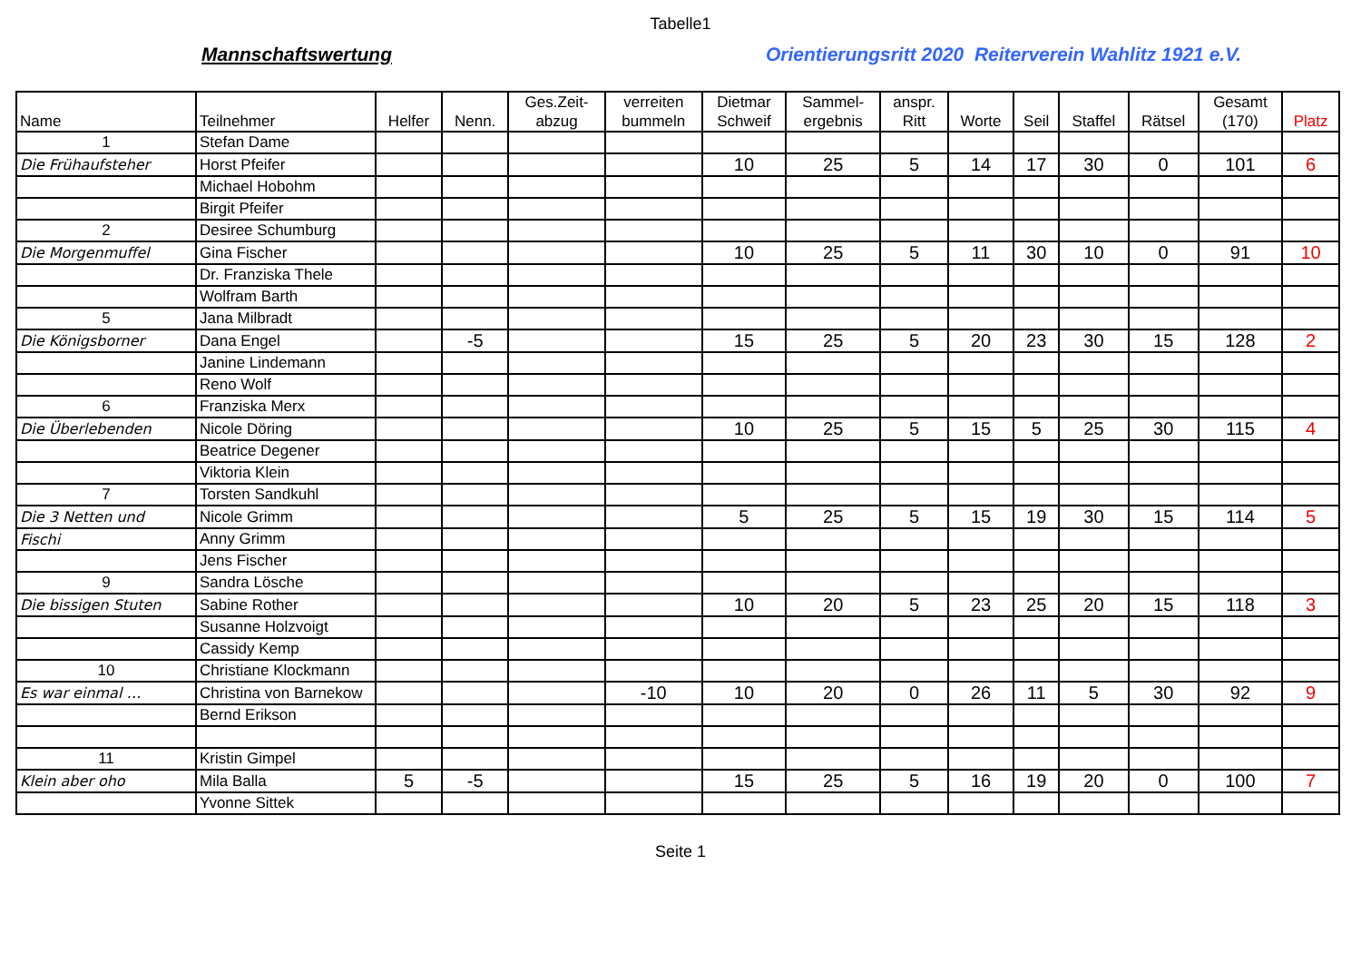Tabelle1
Mannschaftswertung
Orientierungsritt 2020 Reiterverein Wahlitz 1921 e.V.
| Name | Teilnehmer | Helfer | Nenn. | Ges.Zeit- abzug | verreiten bummeln | Dietmar Schweif | Sammel- ergebnis | anspr. Ritt | Worte | Seil | Staffel | Rätsel | Gesamt (170) | Platz |
| --- | --- | --- | --- | --- | --- | --- | --- | --- | --- | --- | --- | --- | --- | --- |
| 1 | Stefan Dame | | | | | | | | | | | | | |
| Die Frühaufsteher | Horst Pfeifer | | | | | 10 | 25 | 5 | 14 | 17 | 30 | 0 | 101 | 6 |
| | Michael Hobohm | | | | | | | | | | | | | |
| | Birgit Pfeifer | | | | | | | | | | | | | |
| 2 | Desiree Schumburg | | | | | | | | | | | | | |
| Die Morgenmuffel | Gina Fischer | | | | | 10 | 25 | 5 | 11 | 30 | 10 | 0 | 91 | 10 |
| | Dr. Franziska Thele | | | | | | | | | | | | | |
| | Wolfram Barth | | | | | | | | | | | | | |
| 5 | Jana Milbradt | | | | | | | | | | | | | |
| Die Königsborner | Dana Engel | | -5 | | | 15 | 25 | 5 | 20 | 23 | 30 | 15 | 128 | 2 |
| | Janine Lindemann | | | | | | | | | | | | | |
| | Reno Wolf | | | | | | | | | | | | | |
| 6 | Franziska Merx | | | | | | | | | | | | | |
| Die Überlebenden | Nicole Döring | | | | | 10 | 25 | 5 | 15 | 5 | 25 | 30 | 115 | 4 |
| | Beatrice Degener | | | | | | | | | | | | | |
| | Viktoria Klein | | | | | | | | | | | | | |
| 7 | Torsten Sandkuhl | | | | | | | | | | | | | |
| Die 3 Netten und | Nicole Grimm | | | | | 5 | 25 | 5 | 15 | 19 | 30 | 15 | 114 | 5 |
| Fischi | Anny Grimm | | | | | | | | | | | | | |
| | Jens Fischer | | | | | | | | | | | | | |
| 9 | Sandra Lösche | | | | | | | | | | | | | |
| Die bissigen Stuten | Sabine Rother | | | | | 10 | 20 | 5 | 23 | 25 | 20 | 15 | 118 | 3 |
| | Susanne Holzvoigt | | | | | | | | | | | | | |
| | Cassidy Kemp | | | | | | | | | | | | | |
| 10 | Christiane Klockmann | | | | | | | | | | | | | |
| Es war einmal … | Christina von Barnekow | | | | -10 | 10 | 20 | 0 | 26 | 11 | 5 | 30 | 92 | 9 |
| | Bernd Erikson | | | | | | | | | | | | | |
| 11 | Kristin Gimpel | | | | | | | | | | | | | |
| Klein aber oho | Mila Balla | 5 | -5 | | | 15 | 25 | 5 | 16 | 19 | 20 | 0 | 100 | 7 |
| | Yvonne Sittek | | | | | | | | | | | | | |
Seite 1